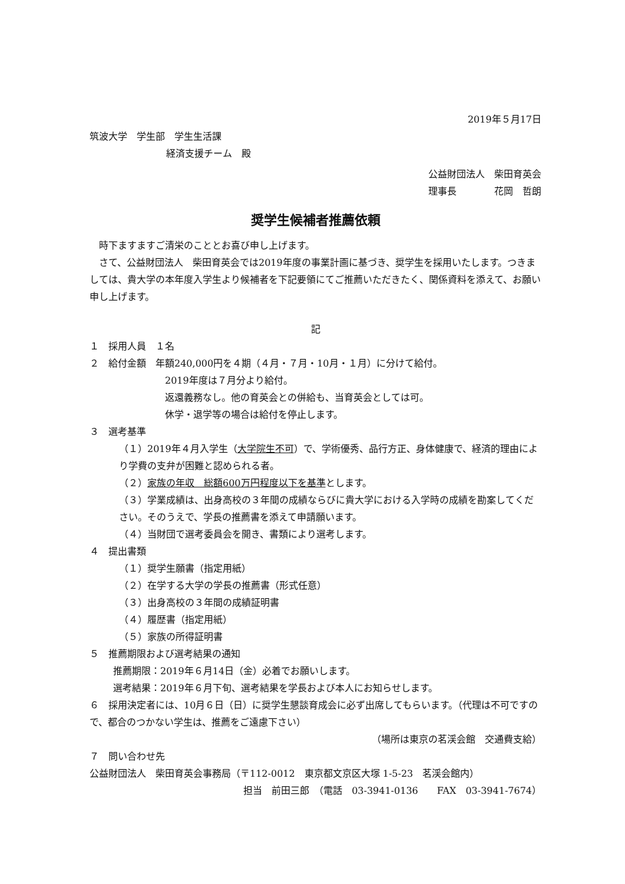2019年５月17日
筑波大学　学生部　学生生活課
経済支援チーム　殿
公益財団法人　柴田育英会
理事長　　　　花岡　哲朗
奨学生候補者推薦依頼
　時下ますますご清栄のこととお喜び申し上げます。
　さて、公益財団法人　柴田育英会では2019年度の事業計画に基づき、奨学生を採用いたします。つきましては、貴大学の本年度入学生より候補者を下記要領にてご推薦いただきたく、関係資料を添えて、お願い申し上げます。
記
１　採用人員　１名
２　給付金額　年額240,000円を４期（４月・７月・10月・１月）に分けて給付。
2019年度は７月分より給付。
返還義務なし。他の育英会との併給も、当育英会としては可。
休学・退学等の場合は給付を停止します。
３　選考基準
（１）2019年４月入学生（大学院生不可）で、学術優秀、品行方正、身体健康で、経済的理由により学費の支弁が困難と認められる者。
（２）家族の年収　総額600万円程度以下を基準とします。
（３）学業成績は、出身高校の３年間の成績ならびに貴大学における入学時の成績を勘案してください。そのうえで、学長の推薦書を添えて申請願います。
（４）当財団で選考委員会を開き、書類により選考します。
４　提出書類
（１）奨学生願書（指定用紙）
（２）在学する大学の学長の推薦書（形式任意）
（３）出身高校の３年間の成績証明書
（４）履歴書（指定用紙）
（５）家族の所得証明書
５　推薦期限および選考結果の通知
推薦期限：2019年６月14日（金）必着でお願いします。
選考結果：2019年６月下旬、選考結果を学長および本人にお知らせします。
６　採用決定者には、10月６日（日）に奨学生懇談育成会に必ず出席してもらいます。（代理は不可ですので、都合のつかない学生は、推薦をご遠慮下さい）
（場所は東京の茗渓会館　交通費支給）
７　問い合わせ先
公益財団法人　柴田育英会事務局（〒112-0012　東京都文京区大塚 1-5-23　茗渓会館内）
担当　前田三郎　（電話　03-3941-0136　　FAX　03-3941-7674）